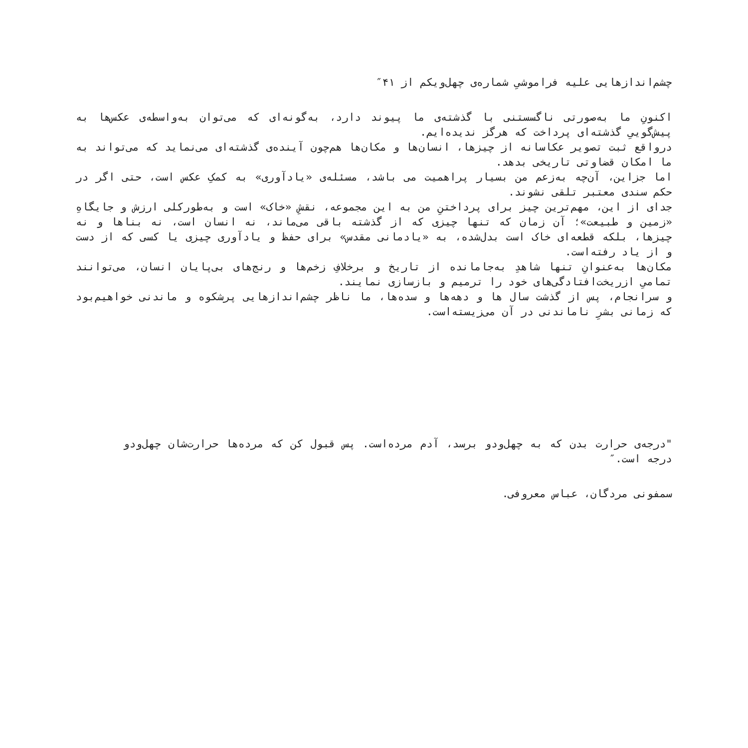چشم‌اندازهایی علیه فراموشیِ شماره‌ی چهل‌ویکم از ۴۱″
اکنونِ ما به‌صورتی ناگسستنی با گذشته‌ی ما پیوند دارد، به‌گونه‌ای که می‌توان به‌واسطه‌ی عکس‌ها به پیش‌گوییِ گذشته‌ای پرداخت که هرگز ندیده‌ایم.
درواقع ثبت تصویر عکاسانه از چیزها، انسان‌ها و مکان‌ها هم‌چون آینده‌ی گذشته‌ای می‌نماید که می‌تواند به ما امکان قضاوتی تاریخی بدهد.
اما جزاین، آن‌چه به‌زعم من بسیار پراهمیت می باشد، مسئله‌ی «یادآوری» به کمکِ عکس است، حتی اگر در حکم سندی معتبر تلقی نشوند.
جدای از این، مهم‌ترین چیز برای پرداختنِ من به این مجموعه، نقشِ «خاک» است و به‌طورکلی ارزش و جایگاهِ «زمین و طبیعت»؛ آن زمان که تنها چیزی که از گذشته باقی می‌ماند، نه انسان است، نه بناها و نه چیزها، بلکه قطعه‌ای خاک است بدل‌شده، به «یادمانی مقدس» برای حفظ و یادآوری چیزی یا کسی که از دست و از یاد رفته‌است.
مکان‌ها به‌عنوانِ تنها شاهدِ به‌جامانده از تاریخ و برخلافِ زخم‌ها و رنج‌های بی‌پایان انسان، می‌توانند تمامیِ ازریخت‌افتادگی‌های خود را ترمیم و بازسازی نمایند.
و سرانجام، پس از گذشت سال ها و دهه‌ها و سده‌ها، ما ناظر چشم‌اندازهایی پرشکوه و ماندنی خواهیم‌بود که زمانی بشرِ ناماندنی در آن می‌زیسته‌است.
"درجه‌ی حرارت بدن که به چهل‌ودو برسد، آدم مرده‌است. پس قبول کن که مرده‌ها حرارت‌شان چهل‌ودو درجه است.″
سمفونی مردگان، عباس معروفی.